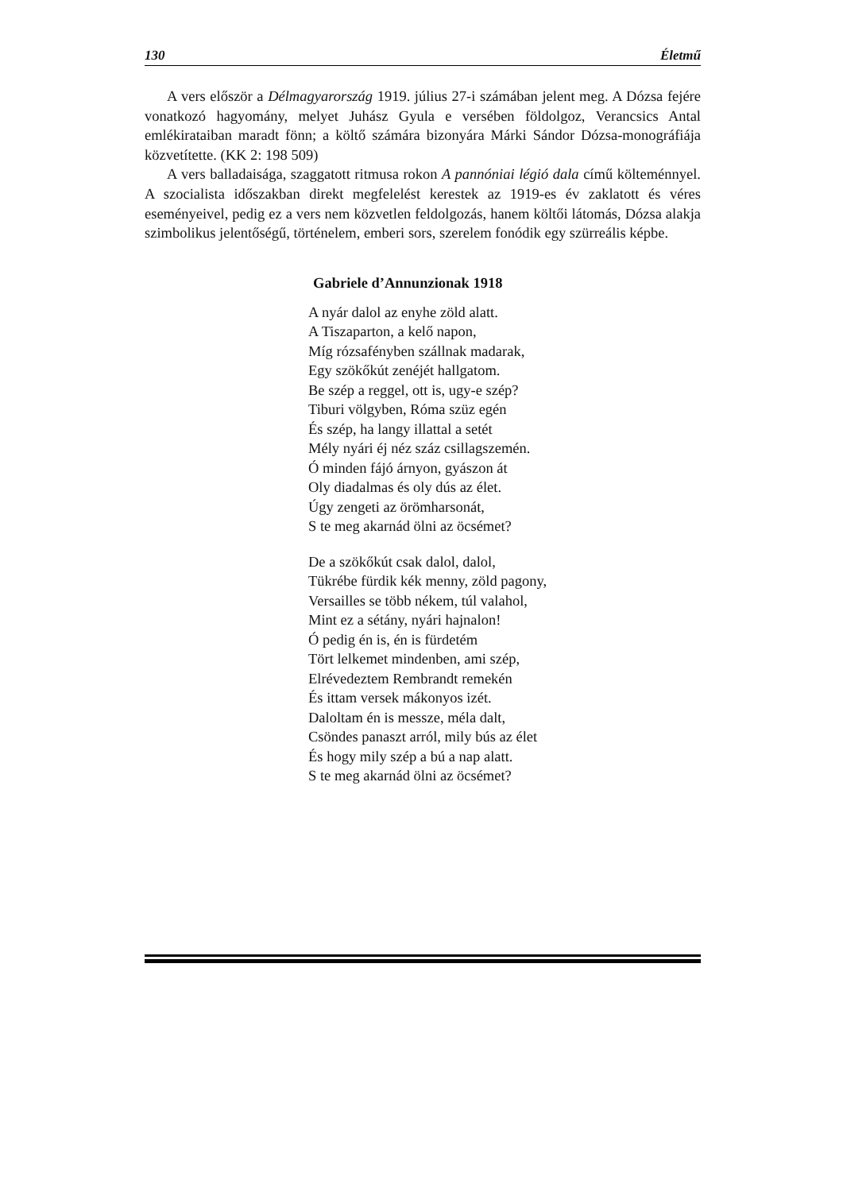130 Életmű
A vers először a Délmagyarország 1919. július 27-i számában jelent meg. A Dózsa fejére vonatkozó hagyomány, melyet Juhász Gyula e versében földolgoz, Verancsics Antal emlékirataiban maradt fönn; a költő számára bizonyára Márki Sándor Dózsa-monográfiája közvetítette. (KK 2: 198 509)
A vers balladaisága, szaggatott ritmusa rokon A pannóniai légió dala című költeménnyel. A szocialista időszakban direkt megfelelést kerestek az 1919-es év zaklatott és véres eseményeivel, pedig ez a vers nem közvetlen feldolgozás, hanem költői látomás, Dózsa alakja szimbolikus jelentőségű, történelem, emberi sors, szerelem fonódik egy szürreális képbe.
Gabriele d’Annunzionak 1918
A nyár dalol az enyhe zöld alatt.
A Tiszaparton, a kelő napon,
Míg rózsafényben szállnak madarak,
Egy szökőkút zenéjét hallgatom.
Be szép a reggel, ott is, ugy-e szép?
Tiburi völgyben, Róma szüz egén
És szép, ha langy illattal a setét
Mély nyári éj néz száz csillagszemén.
Ó minden fájó árnyon, gyászon át
Oly diadalmas és oly dús az élet.
Úgy zengeti az örömharsonát,
S te meg akarnád ölni az öcsémet?
De a szökőkút csak dalol, dalol,
Tükrébe fürdik kék menny, zöld pagony,
Versailles se több nékem, túl valahol,
Mint ez a sétány, nyári hajnalon!
Ó pedig én is, én is fürdetém
Tört lelkemet mindenben, ami szép,
Elrévedeztem Rembrandt remekén
És ittam versek mákonyos izét.
Daloltam én is messze, méla dalt,
Csöndes panaszt arról, mily bús az élet
És hogy mily szép a bú a nap alatt.
S te meg akarnád ölni az öcsémet?